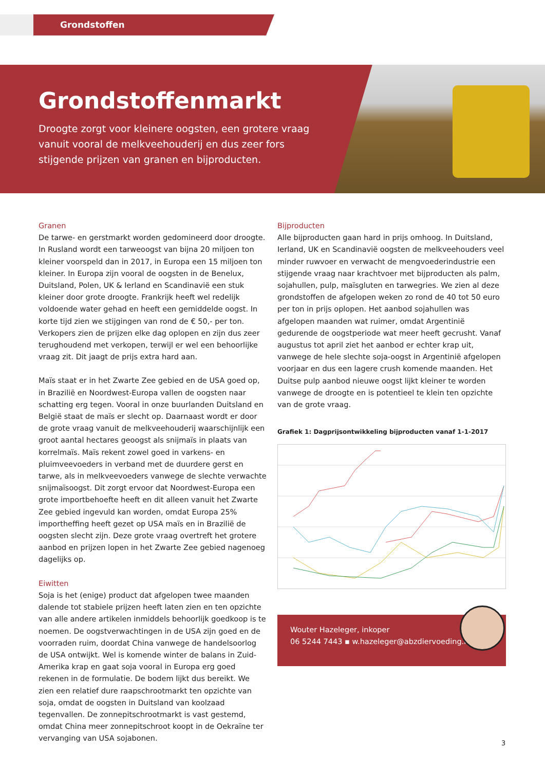Grondstoffen
Grondstoffenmarkt
Droogte zorgt voor kleinere oogsten, een grotere vraag vanuit vooral de melkveehouderij en dus zeer fors stijgende prijzen van granen en bijproducten.
Granen
De tarwe- en gerstmarkt worden gedomineerd door droogte. In Rusland wordt een tarweoogst van bijna 20 miljoen ton kleiner voorspeld dan in 2017, in Europa een 15 miljoen ton kleiner. In Europa zijn vooral de oogsten in de Benelux, Duitsland, Polen, UK & Ierland en Scandinavië een stuk kleiner door grote droogte. Frankrijk heeft wel redelijk voldoende water gehad en heeft een gemiddelde oogst. In korte tijd zien we stijgingen van rond de € 50,- per ton. Verkopers zien de prijzen elke dag oplopen en zijn dus zeer terughoudend met verkopen, terwijl er wel een behoorlijke vraag zit. Dit jaagt de prijs extra hard aan.
Maïs staat er in het Zwarte Zee gebied en de USA goed op, in Brazilië en Noordwest-Europa vallen de oogsten naar schatting erg tegen. Vooral in onze buurlanden Duitsland en België staat de maïs er slecht op. Daarnaast wordt er door de grote vraag vanuit de melkveehouderij waarschijnlijk een groot aantal hectares geoogst als snijmaïs in plaats van korrelmaïs. Maïs rekent zowel goed in varkens- en pluimveevoeders in verband met de duurdere gerst en tarwe, als in melkveevoeders vanwege de slechte verwachte snijmaïsoogst. Dit zorgt ervoor dat Noordwest-Europa een grote importbehoefte heeft en dit alleen vanuit het Zwarte Zee gebied ingevuld kan worden, omdat Europa 25% importheffing heeft gezet op USA maïs en in Brazilië de oogsten slecht zijn. Deze grote vraag overtreft het grotere aanbod en prijzen lopen in het Zwarte Zee gebied nagenoeg dagelijks op.
Eiwitten
Soja is het (enige) product dat afgelopen twee maanden dalende tot stabiele prijzen heeft laten zien en ten opzichte van alle andere artikelen inmiddels behoorlijk goedkoop is te noemen. De oogstverwachtingen in de USA zijn goed en de voorraden ruim, doordat China vanwege de handelsoorlog de USA ontwijkt. Wel is komende winter de balans in Zuid-Amerika krap en gaat soja vooral in Europa erg goed rekenen in de formulatie. De bodem lijkt dus bereikt. We zien een relatief dure raapschrootmarkt ten opzichte van soja, omdat de oogsten in Duitsland van koolzaad tegenvallen. De zonnepitschrootmarkt is vast gestemd, omdat China meer zonnepitschroot koopt in de Oekraïne ter vervanging van USA sojabonen.
Bijproducten
Alle bijproducten gaan hard in prijs omhoog. In Duitsland, Ierland, UK en Scandinavië oogsten de melkveehouders veel minder ruwvoer en verwacht de mengvoederindustrie een stijgende vraag naar krachtvoer met bijproducten als palm, sojahullen, pulp, maïsgluten en tarwegries. We zien al deze grondstoffen de afgelopen weken zo rond de 40 tot 50 euro per ton in prijs oplopen. Het aanbod sojahullen was afgelopen maanden wat ruimer, omdat Argentinië gedurende de oogstperiode wat meer heeft gecrusht. Vanaf augustus tot april ziet het aanbod er echter krap uit, vanwege de hele slechte soja-oogst in Argentinië afgelopen voorjaar en dus een lagere crush komende maanden. Het Duitse pulp aanbod nieuwe oogst lijkt kleiner te worden vanwege de droogte en is potentieel te klein ten opzichte van de grote vraag.
Grafiek 1: Dagprijsontwikkeling bijproducten vanaf 1-1-2017
Wouter Hazeleger, inkoper
06 5244 7443 ▪ w.hazeleger@abzdiervoeding.nl
3